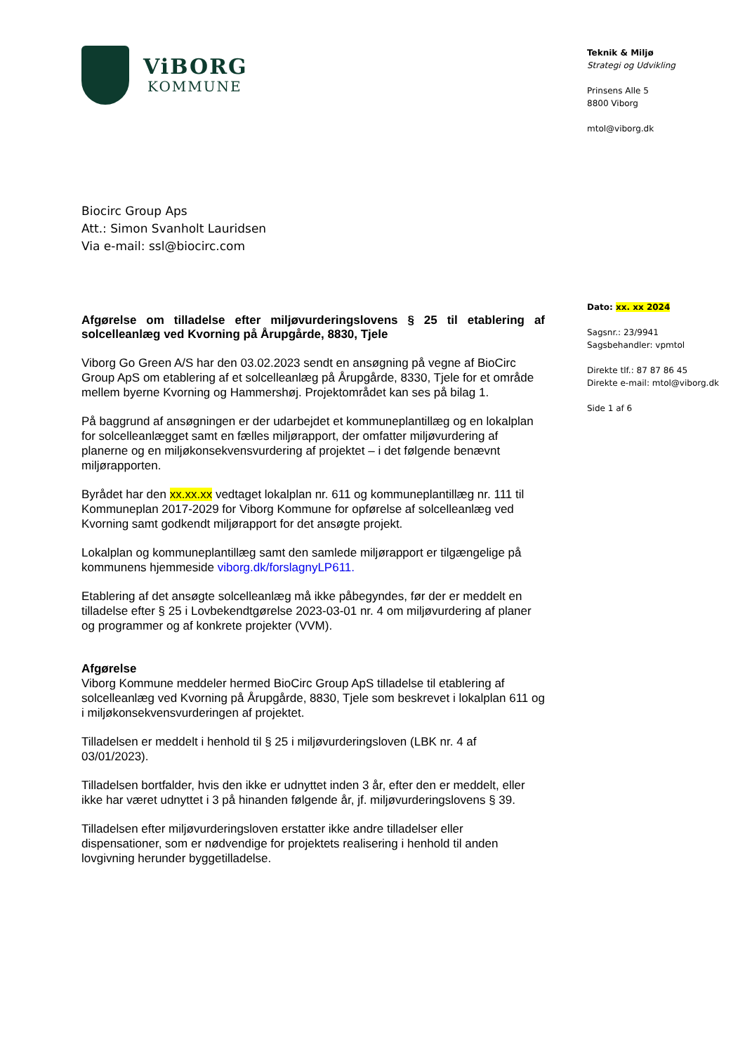ViBORG
KOMMUNE
Biocirc Group Aps
Att.: Simon Svanholt Lauridsen
Via e-mail: ssl@biocirc.com
Teknik & Miljø
Strategi og Udvikling
Prinsens Alle 5
8800 Viborg
mtol@viborg.dk
Dato: xx. xx 2024
Sagsnr.: 23/9941
Sagsbehandler: vpmtol
Direkte tlf.: 87 87 86 45
Direkte e-mail: mtol@viborg.dk
Side 1 af 6
Afgørelse om tilladelse efter miljøvurderingslovens § 25 til etablering af solcelleanlæg ved Kvorning på Årupgårde, 8830, Tjele
Viborg Go Green A/S har den 03.02.2023 sendt en ansøgning på vegne af BioCirc Group ApS om etablering af et solcelleanlæg på Årupgårde, 8330, Tjele for et område mellem byerne Kvorning og Hammershøj. Projektområdet kan ses på bilag 1.
På baggrund af ansøgningen er der udarbejdet et kommuneplantillæg og en lokalplan for solcelleanlægget samt en fælles miljørapport, der omfatter miljøvurdering af planerne og en miljøkonsekvensvurdering af projektet – i det følgende benævnt miljørapporten.
Byrådet har den xx.xx.xx vedtaget lokalplan nr. 611 og kommuneplantillæg nr. 111 til Kommuneplan 2017-2029 for Viborg Kommune for opførelse af solcelleanlæg ved Kvorning samt godkendt miljørapport for det ansøgte projekt.
Lokalplan og kommuneplantillæg samt den samlede miljørapport er tilgængelige på kommunens hjemmeside viborg.dk/forslagnyLP611.
Etablering af det ansøgte solcelleanlæg må ikke påbegyndes, før der er meddelt en tilladelse efter § 25 i Lovbekendtgørelse 2023-03-01 nr. 4 om miljøvurdering af planer og programmer og af konkrete projekter (VVM).
Afgørelse
Viborg Kommune meddeler hermed BioCirc Group ApS tilladelse til etablering af solcelleanlæg ved Kvorning på Årupgårde, 8830, Tjele som beskrevet i lokalplan 611 og i miljøkonsekvensvurderingen af projektet.
Tilladelsen er meddelt i henhold til § 25 i miljøvurderingsloven (LBK nr. 4 af 03/01/2023).
Tilladelsen bortfalder, hvis den ikke er udnyttet inden 3 år, efter den er meddelt, eller ikke har været udnyttet i 3 på hinanden følgende år, jf. miljøvurderingslovens § 39.
Tilladelsen efter miljøvurderingsloven erstatter ikke andre tilladelser eller dispensationer, som er nødvendige for projektets realisering i henhold til anden lovgivning herunder byggetilladelse.